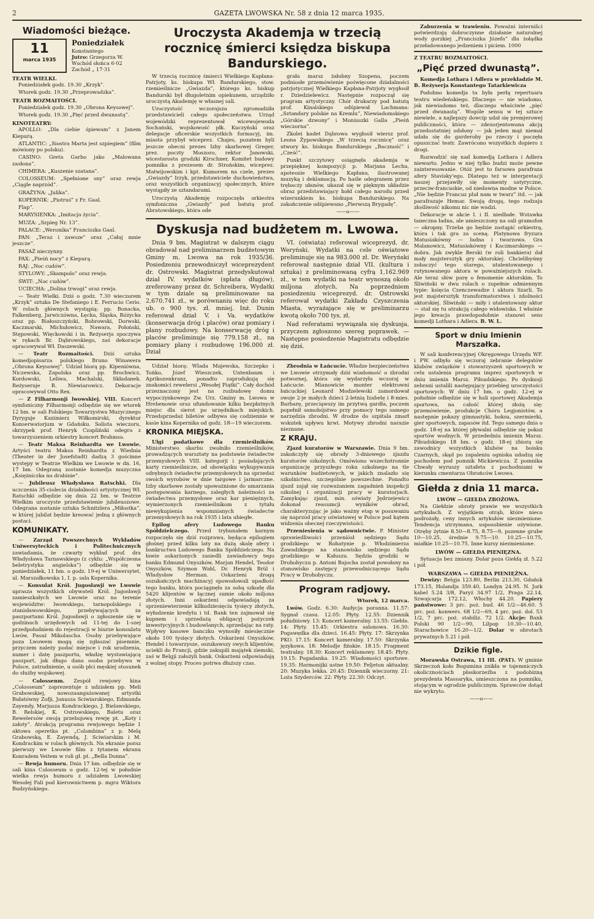2 GAZETA LWOWSKA Nr. 58 z dnia 12 marca 1935.
Wiadomości bieżące.
11
marca 1935
Poniedziałek
Konstantego
Jutro: Grzegorza W.
Wschód słońca 6·02
Zachód „ 17·31
TEATR WIELKI.
Poniedziałek godz. 19.30 „Krzyk”.
Wtorek godz. 19.30 „Przeprowadzka”.
TEATR ROZMAITOŚCI.
Poniedziałek godz. 19.30 „Obrona Keysowej”.
Wtorek godz. 19.30 „Pięć przed dwunastą”.
KINOTEATRY:
APOLLO: „Dla ciebie śpiewam” z Janem Kiepurą.
ATLANTIC: „Siostra Marta jest szpiegiem” (film mówiony po polsku).
CASINO: Greta Garbo jako „Malowana zasłona”.
CHIMERA: „Kuszenie szatana”.
COLOSSEUM: „Spełnione sny” oraz rewja „Ciągle naprzód”.
GRAŻYNA: „Julika”.
KOPERNIK: „Piotruś” z Fr. Gaal.
Flap”.
MARYSIENKA: „Imitacja życia”.
MUZA: „Szpieg Nr. 13”.
PALACE: „Weronika” Franciszka Gaal.
PAN: „Teraz i zawsze” oraz „Całuj mnie jeszcze”.
PASAŻ nieczynny.
PAX: „Pieśń nocy” z Kiepurą.
RAJ: „Noc cudów”.
STYLOWY: „Skampolo” oraz rewja.
ŚWIT: „Noc cudów”.
UCIECHA: „Dolina trwogi” oraz rewja.
— Teatr Wielki. Dziś o godz. 7.30 wieczorem „Krzyk” sztuka De Stefaniego i E. Ferrucio Cerio. W rolach głównych wystąpią: pp. Bonacka, Falkenberg, Jarwiczówna, Łęcka, Śląska, Różycka oraz pp. Białoszczyński, Bobrowski, Dorwski, Kaczmarski, Michułowicz, Nawara, Połoński, Stępowski, Więckowski i in. Reżyserja spoczywa w rękach Br. Dąbrowskiego, zaś dekoracje opracowywał Wł. Daszewski.
— Teatr Rozmaitości. Dziś sztuka komedjopisarza polskiego Bruno Winawera „Obrona Keysowej”. Udział biorą pp. Kipeniówna, Niczewska, Zapolska oraz pp. Brochwicz, Kordowski, Leliwa, Machalski, Składanek. Reżyseruje R. Niewiarowicz. Dekoracje opracowywał Otto Rex.
— Z Filharmonji lwowskiej. VIII. Koncert symfoniczny Filharmonji odbędzie się we wtorek 12 bm. w sali Polskiego Towarzystwa Muzycznego Dyryguje Kazimierz Wiłkomirski, dyrektor Konserwatorjum w Gdańsku. Solista wieczoru, skrzypek prof. Henryk Czapliński odegra z towarzyszeniem orkiestry koncert Brahmsa.
— Teatr Maksa Reinhardta we Lwowie. Artyści teatru Maksa Reinhardta z Wiednia (Theater in der Josefstadt) dadzą 3 gościnne występy w Teatrze Wielkim we Lwowie w dn. 16, 17 bm. Odegraną zostanie komedja muzyczna „Księżniczka na drabinie”.
— Jubileusz Władysława Ratschki. Dla uczczenia 35-ciolecia działalności artystycznej Wł. Ratschki odbędzie się dnia 22 bm. w Teatrze Wielkim uroczyste przedstawienie jubileuszowe. Odegrana zostanie sztuka Schnitzlera „Miłostka”, w której jubilat będzie kreować jedną z głównych postaci.
KOMUNIKATY.
— Zarząd Powszechnych Wykładów Uniwersyteckich i Politechnicznych zawiadamia, że czwarty wykład prof. dra Władysława Tarnawskiego (z cyklu: „Współczesna beletrystyka angielska”) odbędzie się w poniedziałek, 11 bm. o godz. 19-ej w Uniwersytet, ul. Marszałkowska 1, I. p. sala Kopernika.
— Konsulat Król. Jugosławji we Lwowie uprasza wszystkich obywateli Król. Jugosławji zamieszkałych we Lwowie oraz na terenie województw: lwowskiego, tarnopolskiego i stanisławowskiego, przebywających za paszportami Król. Jugosławji o zgłoszenie się w godzinach urzędowych od 11-tej do 1-szej przedpołudniem do rejestracji w biurze konsulatu Lwów, Pasaż Mikolascha. Osoby przebywające poza Lwowem mogą się zgłaszać pisemnie, przyczem należy podać miejsce i rok urodzenia, numer i datę paszportu, władzę wystawiającą paszport, jak długo dana osoba przebywa w Polsce, zatrudnienie, u osób płci męskiej stosunek do służby wojskowej.
— Colossenm. Zespół rewjowy kina „Colosseum” zaprezentuje z udziałem pp. Meli Grabowskiej, nowozaangażowanej artystki Bułatówny Zofji, Janusza Sciwiarskiego, Edmunda Zayendy, Marjusza Kondrackiego, J. Bielawskiego, B. Relskiej, K. Ostrowskiego, Baletu oraz Rewelersów swoją przebojową rewję pt. „Koty i załoty”. Atrakcją programu rewjowego będzie 1 aktowa operetka pt. „Colombina” z p. Melą Grabowską, E. Zayendą, J. Sciwiarskim i M. Kondrackim w rolach głównych. Na ekranie poraz pierwszy we Lwowie film z tytanem ekranu Konradem Veitem w roli gł. pt. „Bella Donna”.
— Rewja humoru. Dnia 17 bm. odbędzie się w sali kina Colosseum o godz. 12-tej w południe wielka rewja humoru z udziałem Lwowskiej Wesołej Fali pod kierownictwem p. mgra Wiktora Budzyńskiego.
Uroczysta Akademja w trzecią rocznicę śmierci księdza biskupa Bandurskiego.
W trzecią rocznicę śmierci Wielkiego Kapłana-Patrjoty, ks. biskupa Wł. Bandurskiego, stow. rzemieślnicze „Gwiazda”, którego ks. biskup Bandurski był długoletnim opiekunem, urządziło uroczystą Akademję w własnej sali.
Uroczystość wczorajsza zgromadziła przedstawicieli całego społeczeństwa. Urząd wojewódzki reprezentował wicewojewoda Sochański, wojskowość płk. Kuczyński oraz delegacje oficerskie wszystkich formacyj, im. miasta przybył wiceprez. Chajes, pozatem byli jeszcze obecni prezes Izby skarbowej Greger, prez. poczty Moszoro, rektor Janowski, wicestarosta grodzki Kirschner, Komitet budowy pomnika z prezesem dr. Strońskim, wiceprez. Matwijowskim i kpt. Kumorem na czele, prezes „Gwiazdy” Irzyk, przedstawiciele duchowieństwa, oraz wszystkich organizacyj społecznych, które wystąpiły ze sztandarami.
Uroczystą Akademję rozpoczęła orkiestra symfoniczna „Gwiazdy” pod batutą prof. Abratowskiego, która ode
grała marsz żałobny Szopena, poczem podniosłe przemówienie poświęcone działalności patrjotycznej Wielkiego Kapłana-Patrjoty wygłosił r. Dziedzielewicz. Następnie rozpoczął się program artystyczny. Chór drukarzy pod batutą prof. Kinalskiego odśpiewał Lachmana: „Sztandary polskie na Kremlu”, Niewiadomskiego „Górskie dzwony” i Moniuszki Galla „Pieśń wieczorna”.
Zkolei kadet Dąbrowa wygłosił wiersz prof. Leona Żypowskiego „W trzecią rocznicę” oraz utwory ks. biskupa Bandurskiego „Baczność” i „Cześć”.
Punkt szczytowy osiągnęła akademja w przepięknej kompozycji p. Marjana Lecha, apoteozie Wielkiego Kapłana, ilustrowanej muzyką i deklamacją. Po haśle odegranem przez trębaczy ułanów, ukazał się w pięknym układzie obraz przedstawiający hołd całego narodu przed wizerunkiem ks. biskupa Bandurskiego. Na zakończenie odśpiewano „Pierwszą Brygadę”.
——o——
Dyskusja nad budżetem m. Lwowa.
Dnia 9 bm. Magistrat w dalszym ciągu obradował nad preliminarzem budżetowym Gminy m. Lwowa na rok 1935/36. Posiedzeniu przewodniczył wiceprezydent dr. Ostrowski. Magistrat przedyskutował dział IV. wydatków (spłata długów), zreferowany przez dr. Schreibera, Wydatki w tym dziale są preliminowane na 2,670.741 zł., w porównaniu więc do roku ub. o 900 tys. zł. mniej. Inż. Dunin referował dział V. i Va. wydatków (konserwacja dróg i placów) oraz pomiary i plany rozbudowy. Na konserwację dróg i placów preliminuje się 779.158 zł., na pomiary plany i rozbudowę 196.000 zł. Dział
VI. (oświata) referował wiceprezyd. dr. Weryński. Wydatki na cele oświatowe preliminuje się na 983.000 zł. Dr. Weryński referował następnie dział VII. (kultura i sztuka) z preliminowaną cyfrą 1,162.969 zł., w tem wydatki na teatr wynoszą około miljona złotych. Na poprzedniem posiedzeniu wiceprezyd. dr. Ostrowski referował wydatki Zakładu Czyszczenia Miasta, wyrażające się w preliminarzu kwotą około 700 tys. zł.
Nad referatami wywiązała się dyskusja, przyczem zgłoszono szereg poprawek. — Następne posiedzenie Magistratu odbędzie się dziś.
Udział biorą: Wlada Majewska, Szczepko i Tońko, Józef Wieszczek, Untenbaum i Aprikozenkranz, ponadto zaprodukują się znakomici rewelersi „Wesołej Piątki”. Cały dochód przeznaczony jest na rozbudowę domu wypoczynkowego Zw. Urz. Gminy m. Lwowa w Hrebenowie oraz ufundowanie kilku bezpłatnych miejsc dla sierot po urzędnikach miejskich. Przedsprzedaż biletów odbywa się codziennie w kasie kina Kopernika od godz. 18—19 wieczorem.
KRONIKA MIEJSKA.
Ulgi podatkowe dla rzemieślników. Ministerstwo skarbu zwolniło rzemieślników, prowadzących warsztaty na podstawie świadectw przemysłowych VIII. kategorji i posiadających karty rzemieślnicze, od obowiązku wykupywania odrębnych świadectw przemysłowych na sprzedaż swoich wyrobów w dnie targowe i jarmarczne. Izby skarbowe zostały upoważnione do umarzania postępowania karnego, zaległych należności za świadectwa przemysłowe oraz kar pieniężnych, wymierzonych rzemieślnikom z tytułu niewykupienia wspomnianych świadectw przemysłowych na rok 1935 i lata ubiegłe.
Epilog afery Ludowego Banku Spółdzielczego. Przed trybunałem karnym rozpoczęła się dziś rozprawa, będąca epilogiem głośnej przed kilku laty na dużą skalę afery i bankructwa Ludowego Banku Spółdzielczego. Na ławie oskarżonych zasiedli zawiadowcy tego banku Edmund Onyszków, Marjan Hendel, Teodor Onyszków, Szymon Wahl, Dr. Henryk Brül i Władysław Herman. Oskarżeni drogą oszukańczych machinacyj spowodowali upadłość tego banku, która pociągnęła za sobą szkodę dla 5420 klijentów w łącznej sumie około miljona złotych. Inni oskarżeni odpowiadają za sprzeniewierzenie kilkudziesięciu tysięcy złotych, wyłudzenie kredytu i td. Bank ten zajmował się kupnem i sprzedażą obligacyj pożyczek inwestycyjnych i budowlanych, sprzedając na raty. Wpływy kasowe banczku wynosiły miesięcznie około 100 tysięcy złotych. Oskarżeni Onyszków, Hendel i towarzysze, oszukawszy swych klijentów, uciekli do Francji, gdzie zakupili majątek ziemski, zaś w Belgji założyli bank. Oskarżeni odpowiadają z wolnej stopy. Proces potrwa dłuższy czas.
Zbrodnia w Łańcucie. Władze bezpieczeństwa we Lwowie otrzymały dziś wiadomość o zbrodni potwornej, która się wydarzyła wczoraj w Łańcucie. Mianowicie monter elektrowni łańcuckiej Leonard Modzelewski zamordował swoje 2-je małych dzieci 2-letnią Izabelę i 8-mies. Barbarę, przeciąwszy im przytwą gardła, poczem popełnił samobójstwo przy pomocy tego samego narzędzia zbrodni. W drodze do szpitala zmarł wskutek upływu krwi. Motywy zbrodni narazie nieznane.
Z KRAJU.
Zjazd kuratorów w Warszawie. Dnia 9 bm. zakończyły się obrady 3-dniowego zjazdu kuratorów szkolnych. Omówiono wszechstronnie organizację przyszłego roku szkolnego na tle warunków budżetowych, w jakich znalazło się szkolnictwo, szczególnie powszechne. Ponadto zjazd zajął się rozważaniem zagadnień inspekcji szkolnej i organizacji pracy w kuratorjach. Zamykając zjazd, min. oświaty Jędrzejewicz dokonał reasumcji wyników obrad, charakteryzując je jako ważny etap w posuwaniu się naprzód pracy oświatowej w Polsce pod kątem widzenia obecnej rzeczywistości.
Przeniesienia w sądownictwie. P. Minister sprawiedliwości przeniósł sędziego Sądu grodzkiego w Rohatynie p. Włodzimierza Zawadzkiego na stanowisko sędziego Sądu grodzkiego w Kałuszu. Sędzia grodzki w Drohobyczu p. Antoni Bajocha został powołany na stanowisko zastępcy przewodniczącego Sądu Pracy w Drohobyczu.
Program radjowy.
Wtorek, 12 marca.
Lwów. Godz. 6.30: Audycja poranna. 11.57: Sygnał czasu. 12.05: Płyty. 12.55: Dziennik południowy. 13: Koncert kameralny. 13.55: Giełda. 14: Płyty. 15.45: Orkiestra salonowa. 16.30: Pogawędka dla dzieci. 16.45: Płyty. 17: Skrzynka PKO. 17.15: Koncert kameralny. 17.50: Skrzynka językowa. 18: Melodje fińskie. 18.15: Fragment teatralny. 18.30: Koncert reklamowy. 18.45: Płyty. 19.15: Pogadanka. 19.25: Wiadomości sportowe. 19.35: Harmonijki ustne 19.50: Feljeton aktualny. 20: Muzyka lekka. 20.45: Dziennik wieczorny. 21: Loża Szyderców. 22: Płyty. 22.30: Odczyt.
Zaburzenia w trawieniu. Poważni internišci potwierdzają dobroczynne działanie naturalnej wody gorzkiej „Franciszka Józefa” dla żołądka przeładowanego jedzeniem i piciem. 1000
Z TEATRU ROZMAITOŚCI.
„Pięć przed dwunastą”.
Komedja Lothara i Adlera w przekładzie M. B. Reżyserja Konstantego Tatarkiewicza
Podobno komedja ta była perłą repertuaru teatru wiedeńskiego. Dlaczego — nie wiadomo, jak niewiadomo też, dlaczego właściwie „pięć przed dwunastą”. Wogóle sensu w tej sztuce niewiele, a najlepszy dowcip udał się premjerowej publiczności, która — zdezorjentowana akcją przedostatniej odsłony — jak jeden mąż niemal udała się do garderoby po rzeczy i poczęła opuszczać teatr. Zawrócono wszystkich dopiero z drogi.
Rozwodzić się nad komedją Lothara i Adlera niewarto. Jedno w niej tylko budzi może pewne zainteresowanie. Otóż jest to farsowa parafraza afery Stavisky'ego. Dlatego też w interpretacji naszej przejawiły się momenty satyryczne, przeciw-francuskie, od niedawna modne w Polsce. „Nie będzie Francuz pluł nam w twarz” itd. — jak parafrazuje Hemar. Swoją drogą, tego rodzaju złośliwość nikomu nic nie wadzi.
Dekoracje w akcie I. i II. niedbałe. Wstawka taneczna ładna, ale umieszczony na sali gramofon — okropny. Trzeba go będzie zastąpić orkiestrą, która i tak gra za sceną. Platynowa fryzura Matusiakówny — ładna i twarzowa. Gra Malanowicz, Matusiakówny i Kaczmarskiego — dobra. Jak zwykle Berski (w roli bankiera) dał mały majstersztyk gry aktorskiej. Chcielibyśmy zobaczyć tego starego, utalentowanego i rutynowanego aktora w poważniejszych rolach. Ale teraz słów parę o fenomenie aktorskim. To Śliwiński w dwu rolach o zupełnie odmiennym typie: księcia Czenczewadze i aktora Szarli. To jest majstersztyk transformatorstwa i zdolności aktorskiej. Śliwiński — miły i utalentowany aktor — stał się tu atrakcją całego widowiska. I właśnie jego kreacja prawdopodobnie stanowi sens komedji Lothara i Adlera. B. W. L.
Sport w dniu Imienin Marszałka.
W sali konferencyjnej Okręgowego Urzędu WF. i PW. odbyło się wczoraj zebranie delegatów klubów związków i stowarzyszeń sportowych w celu ustalenia programu imprez sportowych w dniu imienin Marsz. Piłsudskiego. Po dyskusji zebrani ustalili następujący przebieg uroczystości sportowych: W dniu 17 bm. o godz. 12-ej w południe odbędzie się w hali sportowej Akademja sportowa, na całość której złożą się: przemówienie, produkcje Chóru Legjonistów, a następnie pokazy gimnastyki, boksu, szermierki, gier sportowych, zapasów itd. Tego samego dnia o godz. 18-ej na której pływalni odbędzie się pokaz sportów wodnych. W przededniu imienin Marsz. Piłsudskiego 18 bm. o godz. 18-ej zbiorą się zawodnicy wszystkich klubów na boisku Czarnych, skąd po zapaleniu ogniska udadzą się pochodem pod pomnik Mickiewicza. Z pomnika Chwały wyruszy sztafeta z pochodniami w kierunku cmentarza Obrońców Lwowa.
Giełda z dnia 11 marca.
LWÓW — GIEŁDA ZBOŻOWA.
Na Giełdzie obroty prawie we wszystkich artykułach. Z wyjątkiem otrąb, które nieco podrożały, ceny innych artykułów niezmienione. Tendencja utrzymana, usposobienie ożywione. Otręby żytnie 8.50—8.75, 8.75—9, pszenne grube 10—10.25, średnie 9.75—10. 10.25—10.75, miałkie 10.25—10.75. Inne kursy niezmienione.
LWÓW — GIEŁDA PIENIĘZNA.
Sytuacja bez zmiany. Dolar poza Giełdą zł. 5.22 i pół.
WARSZAWA — GIEŁDA PIENIĘŻNA.
Dewizy: Belgja 123.80, Berlin 213.30, Gdańsk 173.15, Holandja 359.40, Londyn 24.95. N. Jork kabel 5.24 3/8, Paryż 34.97 1/2, Praga 22.14, Szwajcarja 172.12, Włochy 44.20. Papiery państwowe: 3 prc. poż. bud. 46 1/2—46.60. 5 prc. poż. konwers. 68 1/2—69, 4 prc. poż. dol. 53 1/2, 7 prc. poż. stabiliz. 72 1/2. Akcje: Bank Polski 90 1/2—90, Lilpop 10.30—10.40, Starachowice 16.20—1/2. Dolar w obrotach prywatnych 5.21 i pół.
Dzikie figle.
Morawska Ostrawa, 11 III. (PAT). W gminie Skrzeczoń koło Bogumina znikła w tajemniczych okolicznościach płaskorzeźba z podobizną prezydenta Massaryka, umieszczona na pomniku, stojącym w ogrodzie publicznym. Sprawców dotąd nie wykryto.
——o——